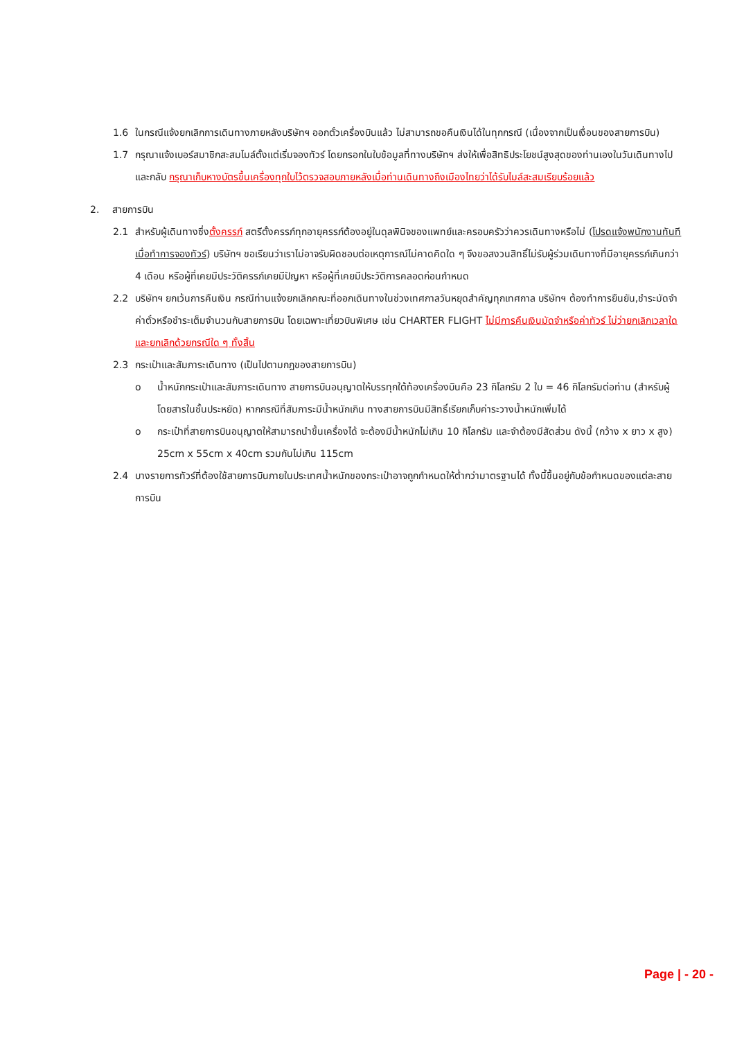1.6 ในกรณีแจ้งยกเลิกการเดินทางภายหลังบริษัทฯ ออกตั๋วเครื่องบินแล้ว ไม่สามารถขอคืนเงินได้ในทุกกรณี (เนื่องจากเป็นเงื่อนของสายการบิน)
1.7 กรุณาแจ้งเบอร์สมาชิกสะสมไมล์ตั้งแต่เริ่มจองทัวร์ โดยกรอกในใบข้อมูลที่ทางบริษัทฯ ส่งให้เพื่อสิทธิประโยชน์สูงสุดของท่านเองในวันเดินทางไปและกลับ กรุณาเก็บหางบัตรขึ้นเครื่องทุกใบไว้ตรวจสอบภายหลังเมื่อท่านเดินทางถึงเมืองไทยว่าได้รับไมล์สะสมเรียบร้อยแล้ว
2. สายการบิน
2.1 สำหรับผู้เดินทางซึ่งตั้งครรภ์ สตรีตั้งครรภ์ทุกอายุครรภ์ต้องอยู่ในดุลพินิจของแพทย์และครอบครัวว่าควรเดินทางหรือไม่ (โปรดแจ้งพนักงานทันทีเมื่อทำการจองทัวร์) บริษัทฯ ขอเรียนว่าเราไม่อาจรับผิดชอบต่อเหตุการณ์ไม่คาดคิดใด ๆ จึงขอสงวนสิทธิ์ไม่รับผู้ร่วมเดินทางที่มีอายุครรภ์เกินกว่า 4 เดือน หรือผู้ที่เคยมีประวัติครรภ์เคยมีปัญหา หรือผู้ที่เคยมีประวัติการคลอดก่อนกำหนด
2.2 บริษัทฯ ยกเว้นการคืนเงิน กรณีท่านแจ้งยกเลิกคณะที่ออกเดินทางในช่วงเทศกาลวันหยุดสำคัญทุกเทศกาล บริษัทฯ ต้องทำการยืนยัน,ชำระมัดจำค่าตั๋วหรือชำระเต็มจำนวนกับสายการบิน โดยเฉพาะเที่ยวบินพิเศษ เช่น CHARTER FLIGHT ไม่มีการคืนเงินมัดจำหรือค่าทัวร์ ไม่ว่ายกเลิกเวลาใดและยกเลิกด้วยกรณีใด ๆ ทั้งสิ้น
2.3 กระเป๋าและสัมภาระเดินทาง (เป็นไปตามกฎของสายการบิน)
o น้ำหนักกระเป๋าและสัมภาระเดินทาง สายการบินอนุญาตให้บรรทุกใต้ท้องเครื่องบินคือ 23 กิโลกรัม 2 ใบ = 46 กิโลกรัมต่อท่าน (สำหรับผู้โดยสารในชั้นประหยัด) หากกรณีที่สัมภาระมีน้ำหนักเกิน ทางสายการบินมีสิทธิ์เรียกเก็บค่าระวางน้ำหนักเพิ่มได้
o กระเป๋าที่สายการบินอนุญาตให้สามารถนำขึ้นเครื่องได้ จะต้องมีน้ำหนักไม่เกิน 10 กิโลกรัม และจำต้องมีสัดส่วน ดังนี้ (กว้าง x ยาว x สูง) 25cm x 55cm x 40cm รวมกันไม่เกิน 115cm
2.4 บางรายการทัวร์ที่ต้องใช้สายการบินภายในประเทศน้ำหนักของกระเป๋าอาจถูกกำหนดให้ต่ำกว่ามาตรฐานได้ ทั้งนี้ขึ้นอยู่กับข้อกำหนดของแต่ละสายการบิน
Page | - 20 -